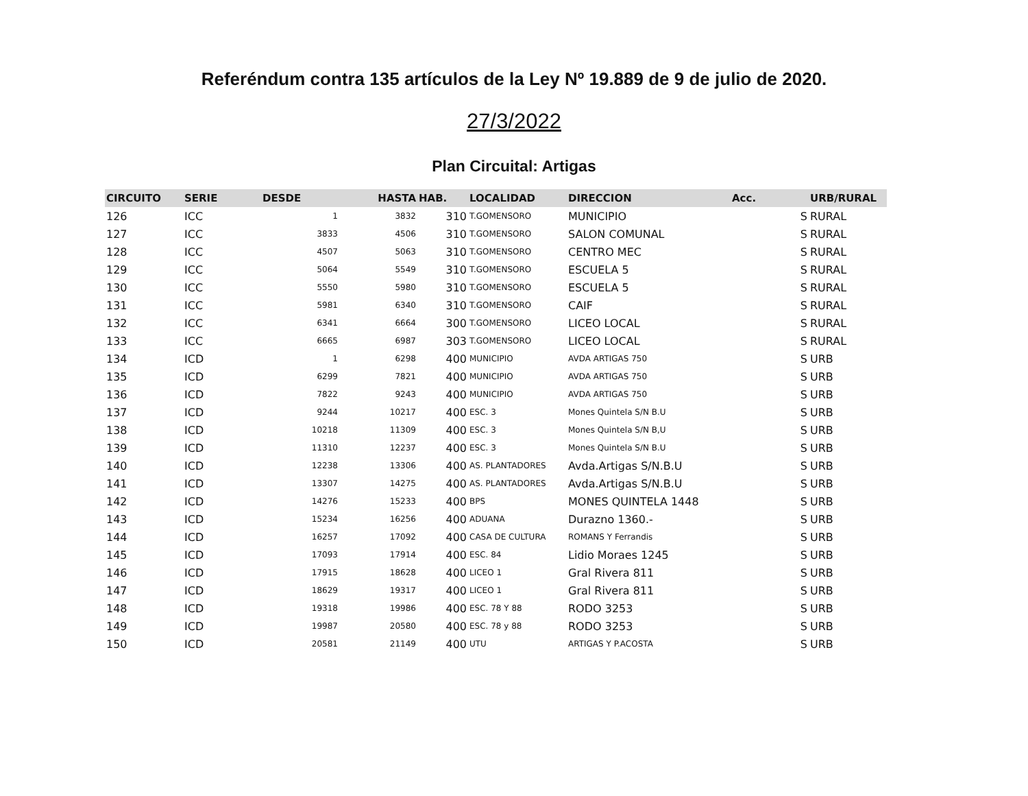Referéndum contra 135 artículos de la Ley Nº 19.889 de 9 de julio de 2020.
27/3/2022
Plan Circuital: Artigas
| CIRCUITO | SERIE | DESDE | HASTA | HAB. | LOCALIDAD | DIRECCION | Acc. | URB/RURAL |
| --- | --- | --- | --- | --- | --- | --- | --- | --- |
| 126 | ICC | 1 | 3832 | 310 | T.GOMENSORO | MUNICIPIO | S | RURAL |
| 127 | ICC | 3833 | 4506 | 310 | T.GOMENSORO | SALON COMUNAL | S | RURAL |
| 128 | ICC | 4507 | 5063 | 310 | T.GOMENSORO | CENTRO MEC | S | RURAL |
| 129 | ICC | 5064 | 5549 | 310 | T.GOMENSORO | ESCUELA 5 | S | RURAL |
| 130 | ICC | 5550 | 5980 | 310 | T.GOMENSORO | ESCUELA 5 | S | RURAL |
| 131 | ICC | 5981 | 6340 | 310 | T.GOMENSORO | CAIF | S | RURAL |
| 132 | ICC | 6341 | 6664 | 300 | T.GOMENSORO | LICEO LOCAL | S | RURAL |
| 133 | ICC | 6665 | 6987 | 303 | T.GOMENSORO | LICEO LOCAL | S | RURAL |
| 134 | ICD | 1 | 6298 | 400 | MUNICIPIO | AVDA ARTIGAS 750 | S | URB |
| 135 | ICD | 6299 | 7821 | 400 | MUNICIPIO | AVDA ARTIGAS 750 | S | URB |
| 136 | ICD | 7822 | 9243 | 400 | MUNICIPIO | AVDA ARTIGAS 750 | S | URB |
| 137 | ICD | 9244 | 10217 | 400 | ESC. 3 | Mones Quintela S/N B.U | S | URB |
| 138 | ICD | 10218 | 11309 | 400 | ESC. 3 | Mones Quintela S/N B,U | S | URB |
| 139 | ICD | 11310 | 12237 | 400 | ESC. 3 | Mones Quintela S/N B.U | S | URB |
| 140 | ICD | 12238 | 13306 | 400 | AS. PLANTADORES | Avda.Artigas S/N.B.U | S | URB |
| 141 | ICD | 13307 | 14275 | 400 | AS. PLANTADORES | Avda.Artigas S/N.B.U | S | URB |
| 142 | ICD | 14276 | 15233 | 400 | BPS | MONES QUINTELA 1448 | S | URB |
| 143 | ICD | 15234 | 16256 | 400 | ADUANA | Durazno 1360.- | S | URB |
| 144 | ICD | 16257 | 17092 | 400 | CASA DE CULTURA | ROMANS Y Ferrandis | S | URB |
| 145 | ICD | 17093 | 17914 | 400 | ESC. 84 | Lidio Moraes 1245 | S | URB |
| 146 | ICD | 17915 | 18628 | 400 | LICEO 1 | Gral Rivera 811 | S | URB |
| 147 | ICD | 18629 | 19317 | 400 | LICEO 1 | Gral Rivera 811 | S | URB |
| 148 | ICD | 19318 | 19986 | 400 | ESC. 78 Y 88 | RODO 3253 | S | URB |
| 149 | ICD | 19987 | 20580 | 400 | ESC. 78 y 88 | RODO 3253 | S | URB |
| 150 | ICD | 20581 | 21149 | 400 | UTU | ARTIGAS Y P.ACOSTA | S | URB |